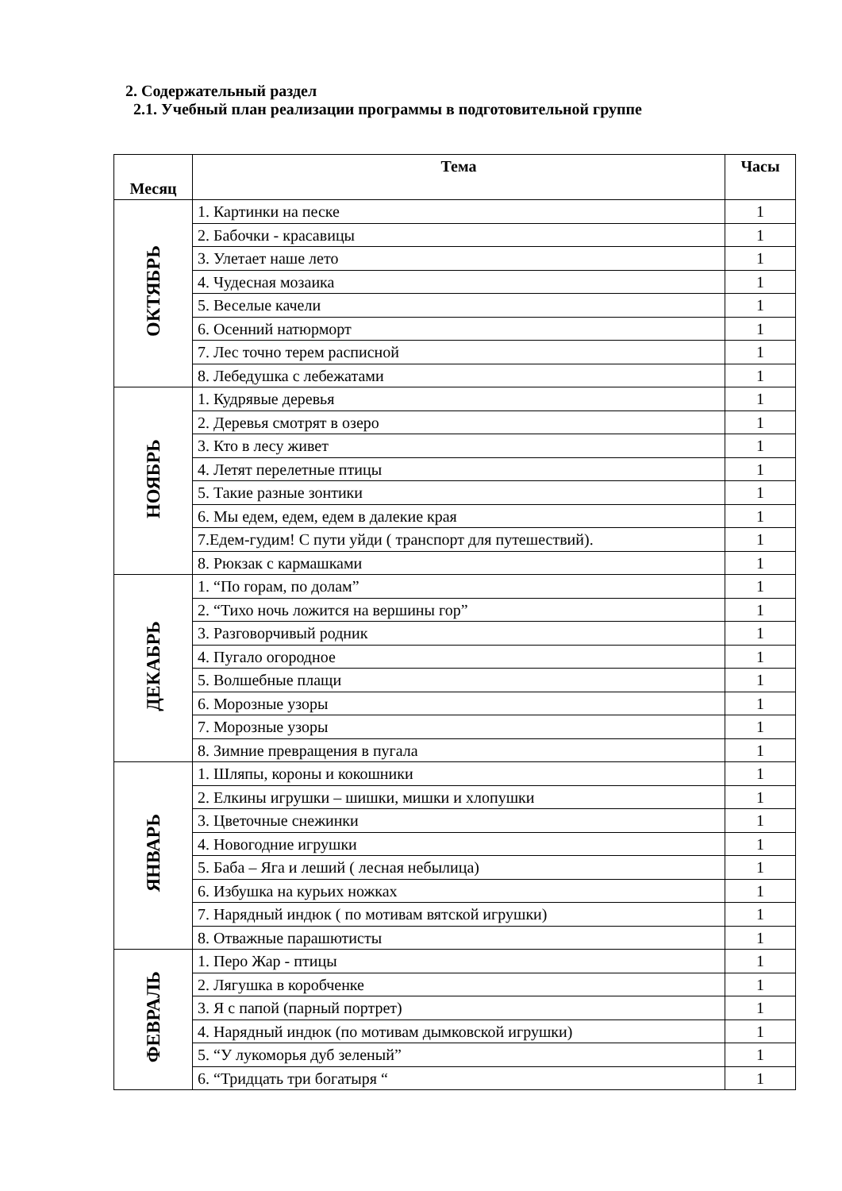2. Содержательный раздел
2.1. Учебный план реализации программы в подготовительной группе
| Месяц | Тема | Часы |
| --- | --- | --- |
| ОКТЯБРЬ | 1. Картинки на песке | 1 |
| | 2. Бабочки - красавицы | 1 |
| | 3. Улетает наше лето | 1 |
| | 4. Чудесная мозаика | 1 |
| | 5. Веселые качели | 1 |
| | 6. Осенний натюрморт | 1 |
| | 7. Лес точно терем расписной | 1 |
| | 8. Лебедушка с лебежатами | 1 |
| НОЯБРЬ | 1. Кудрявые деревья | 1 |
| | 2. Деревья смотрят в озеро | 1 |
| | 3. Кто в лесу живет | 1 |
| | 4. Летят перелетные птицы | 1 |
| | 5. Такие разные зонтики | 1 |
| | 6. Мы едем, едем, едем в далекие края | 1 |
| | 7.Едем-гудим! С пути уйди ( транспорт для путешествий). | 1 |
| | 8. Рюкзак с кармашками | 1 |
| ДЕКАБРЬ | 1. “По горам, по долам” | 1 |
| | 2. “Тихо ночь ложится на вершины гор” | 1 |
| | 3. Разговорчивый родник | 1 |
| | 4. Пугало огородное | 1 |
| | 5. Волшебные плащи | 1 |
| | 6. Морозные узоры | 1 |
| | 7. Морозные узоры | 1 |
| | 8. Зимние превращения в пугала | 1 |
| ЯНВАРЬ | 1. Шляпы, короны и кокошники | 1 |
| | 2. Елкины игрушки – шишки, мишки и хлопушки | 1 |
| | 3. Цветочные снежинки | 1 |
| | 4. Новогодние игрушки | 1 |
| | 5. Баба – Яга и леший ( лесная небылица) | 1 |
| | 6. Избушка на курьих ножках | 1 |
| | 7. Нарядный индюк ( по мотивам вятской игрушки) | 1 |
| | 8. Отважные парашютисты | 1 |
| ФЕВРАЛЬ | 1. Перо Жар - птицы | 1 |
| | 2. Лягушка в коробченке | 1 |
| | 3. Я с папой (парный портрет) | 1 |
| | 4. Нарядный индюк (по мотивам дымковской игрушки) | 1 |
| | 5. “У лукоморья дуб зеленый” | 1 |
| | 6. “Тридцать три богатыря “ | 1 |